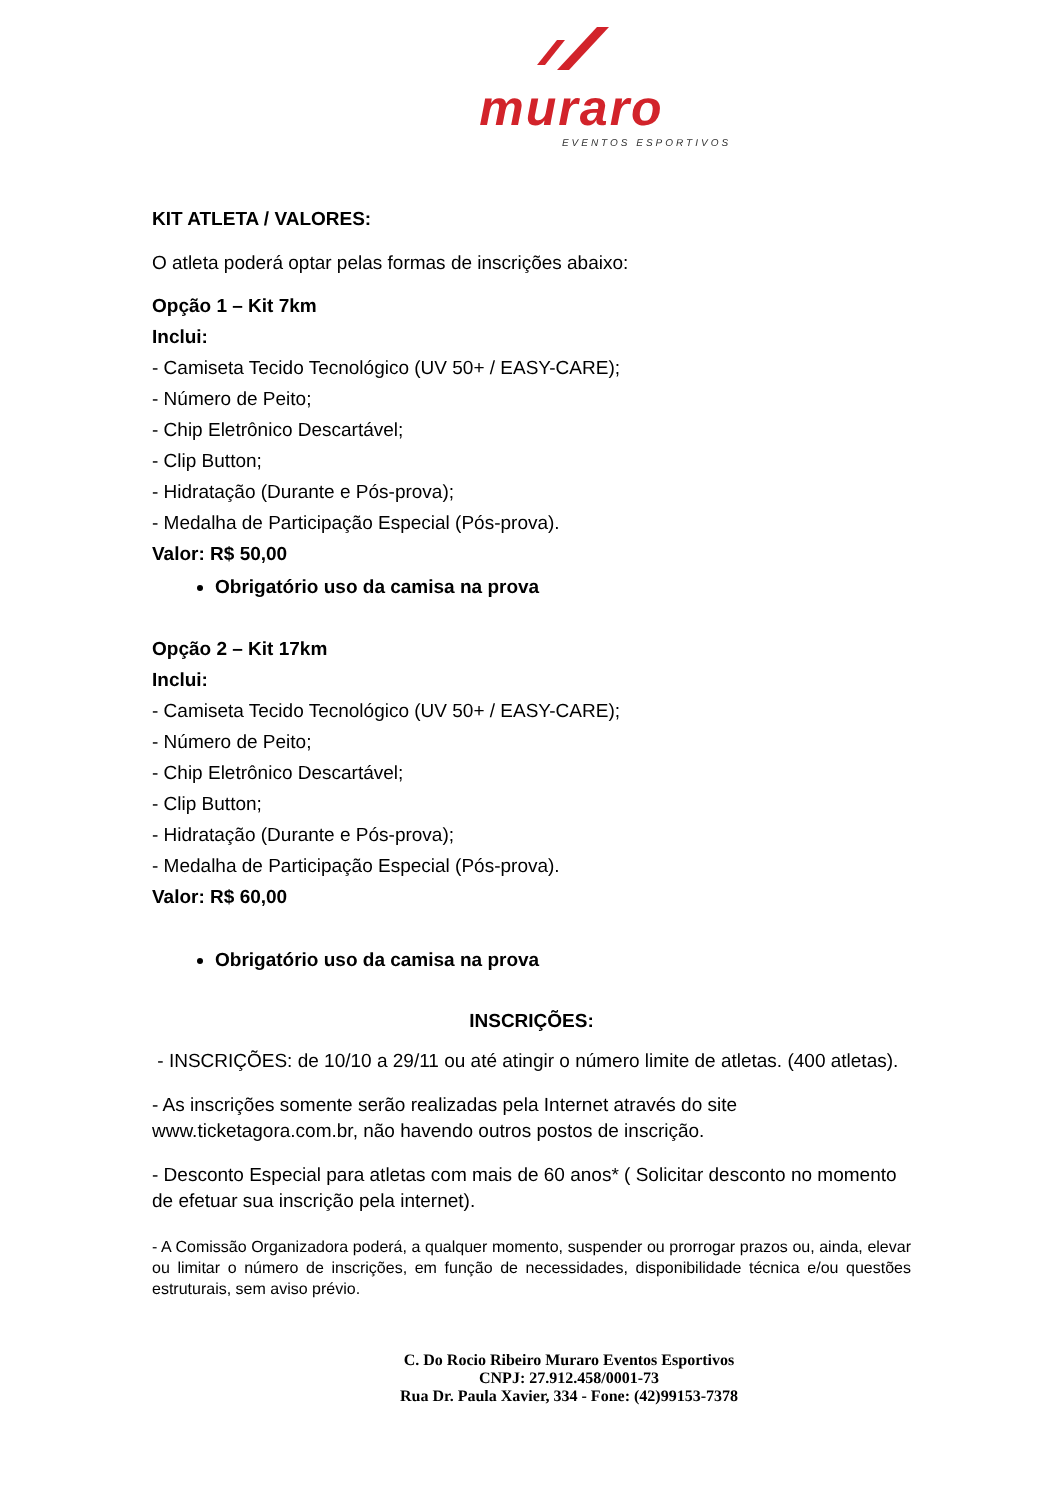muraro
EVENTOS ESPORTIVOS
KIT ATLETA / VALORES:
O atleta poderá optar pelas formas de inscrições abaixo:
Opção 1 – Kit 7km
Inclui:
- Camiseta Tecido Tecnológico (UV 50+ / EASY-CARE);
- Número de Peito;
- Chip Eletrônico Descartável;
- Clip Button;
- Hidratação (Durante e Pós-prova);
- Medalha de Participação Especial (Pós-prova).
Valor: R$ 50,00
Obrigatório uso da camisa na prova
Opção 2 – Kit 17km
Inclui:
- Camiseta Tecido Tecnológico (UV 50+ / EASY-CARE);
- Número de Peito;
- Chip Eletrônico Descartável;
- Clip Button;
- Hidratação (Durante e Pós-prova);
- Medalha de Participação Especial (Pós-prova).
Valor: R$ 60,00
Obrigatório uso da camisa na prova
INSCRIÇÕES:
- INSCRIÇÕES: de 10/10 a 29/11 ou até atingir o número limite de atletas. (400 atletas).
- As inscrições somente serão realizadas pela Internet através do site www.ticketagora.com.br, não havendo outros postos de inscrição.
- Desconto Especial para atletas com mais de 60 anos* ( Solicitar desconto no momento de efetuar sua inscrição pela internet).
- A Comissão Organizadora poderá, a qualquer momento, suspender ou prorrogar prazos ou, ainda, elevar ou limitar o número de inscrições, em função de necessidades, disponibilidade técnica e/ou questões estruturais, sem aviso prévio.
C. Do Rocio Ribeiro Muraro Eventos Esportivos
CNPJ: 27.912.458/0001-73
Rua Dr. Paula Xavier, 334 - Fone: (42)99153-7378